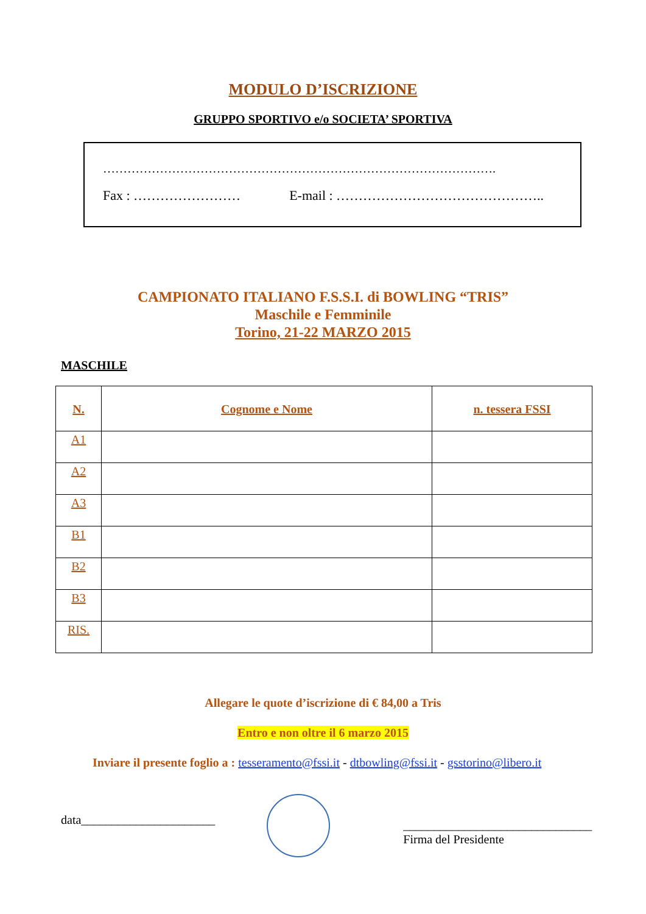MODULO D’ISCRIZIONE
GRUPPO SPORTIVO e/o SOCIETA’ SPORTIVA
…………………………………………………………………………………….
Fax : …………………… E-mail : ………………………………………..
CAMPIONATO ITALIANO F.S.S.I. di BOWLING “TRIS”
Maschile e Femminile
Torino, 21-22 MARZO 2015
MASCHILE
| N. | Cognome e Nome | n. tessera FSSI |
| --- | --- | --- |
| A1 | | |
| A2 | | |
| A3 | | |
| B1 | | |
| B2 | | |
| B3 | | |
| RIS. | | |
Allegare le quote d’iscrizione di € 84,00 a Tris
Entro e non oltre il 6 marzo 2015
Inviare il presente foglio a : tesseramento@fssi.it - dtbowling@fssi.it - gsstorino@libero.it
data______________________
_______________________________
Firma del Presidente